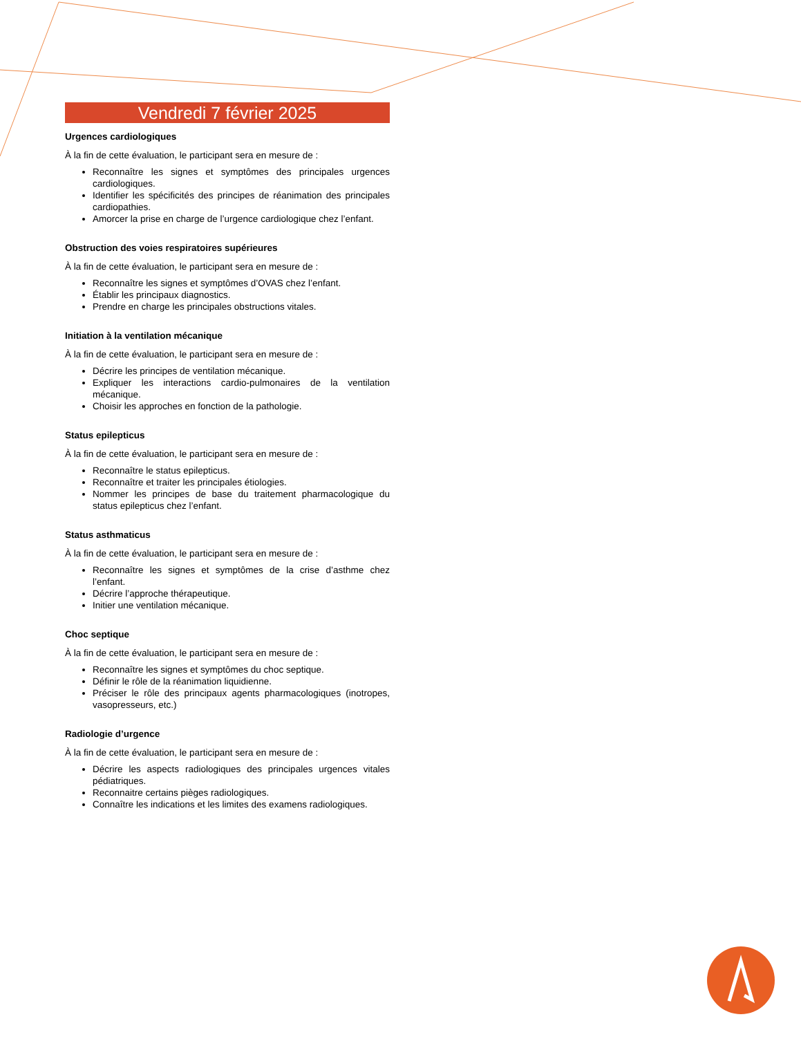Vendredi 7 février 2025
Urgences cardiologiques
À la fin de cette évaluation, le participant sera en mesure de :
Reconnaître les signes et symptômes des principales urgences cardiologiques.
Identifier les spécificités des principes de réanimation des principales cardiopathies.
Amorcer la prise en charge de l’urgence cardiologique chez l’enfant.
Obstruction des voies respiratoires supérieures
À la fin de cette évaluation, le participant sera en mesure de :
Reconnaître les signes et symptômes d’OVAS chez l’enfant.
Établir les principaux diagnostics.
Prendre en charge les principales obstructions vitales.
Initiation à la ventilation mécanique
À la fin de cette évaluation, le participant sera en mesure de :
Décrire les principes de ventilation mécanique.
Expliquer les interactions cardio-pulmonaires de la ventilation mécanique.
Choisir les approches en fonction de la pathologie.
Status epilepticus
À la fin de cette évaluation, le participant sera en mesure de :
Reconnaître le status epilepticus.
Reconnaître et traiter les principales étiologies.
Nommer les principes de base du traitement pharmacologique du status epilepticus chez l’enfant.
Status asthmaticus
À la fin de cette évaluation, le participant sera en mesure de :
Reconnaître les signes et symptômes de la crise d’asthme chez l’enfant.
Décrire l’approche thérapeutique.
Initier une ventilation mécanique.
Choc septique
À la fin de cette évaluation, le participant sera en mesure de :
Reconnaître les signes et symptômes du choc septique.
Définir le rôle de la réanimation liquidienne.
Préciser le rôle des principaux agents pharmacologiques (inotropes, vasopresseurs, etc.)
Radiologie d’urgence
À la fin de cette évaluation, le participant sera en mesure de :
Décrire les aspects radiologiques des principales urgences vitales pédiatriques.
Reconnaitre certains pièges radiologiques.
Connaître les indications et les limites des examens radiologiques.